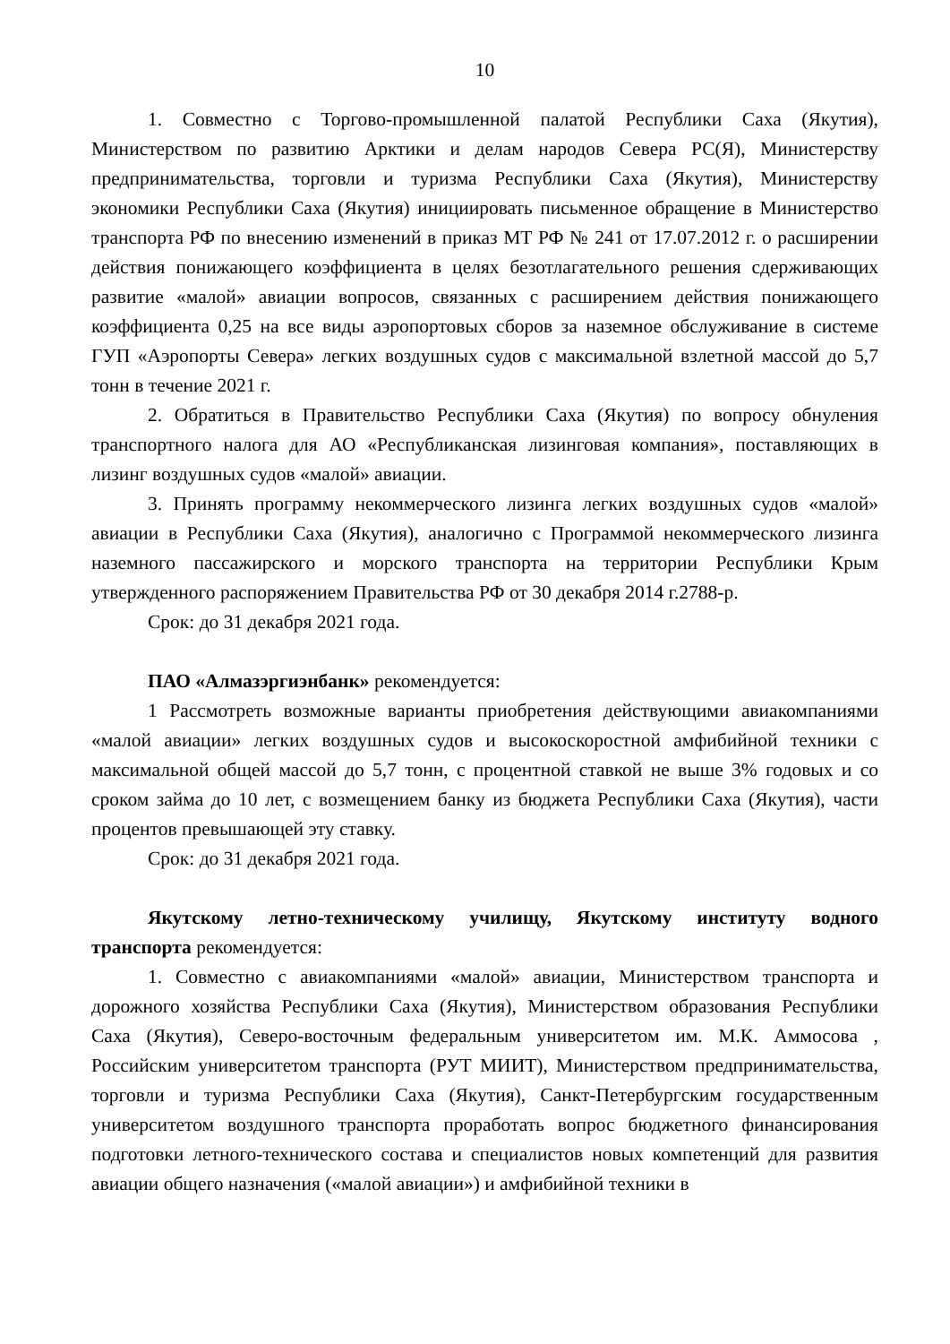10
1. Совместно с Торгово-промышленной палатой Республики Саха (Якутия), Министерством по развитию Арктики и делам народов Севера РС(Я), Министерству предпринимательства, торговли и туризма Республики Саха (Якутия), Министерству экономики Республики Саха (Якутия) инициировать письменное обращение в Министерство транспорта РФ по внесению изменений в приказ МТ РФ № 241 от 17.07.2012 г. о расширении действия понижающего коэффициента в целях безотлагательного решения сдерживающих развитие «малой» авиации вопросов, связанных с расширением действия понижающего коэффициента 0,25 на все виды аэропортовых сборов за наземное обслуживание в системе ГУП «Аэропорты Севера» легких воздушных судов с максимальной взлетной массой до 5,7 тонн в течение 2021 г.
2. Обратиться в Правительство Республики Саха (Якутия) по вопросу обнуления транспортного налога для АО «Республиканская лизинговая компания», поставляющих в лизинг воздушных судов «малой» авиации.
3. Принять программу некоммерческого лизинга легких воздушных судов «малой» авиации в Республики Саха (Якутия), аналогично с Программой некоммерческого лизинга наземного пассажирского и морского транспорта на территории Республики Крым утвержденного распоряжением Правительства РФ от 30 декабря 2014 г.2788-р.
Срок: до 31 декабря 2021 года.
ПАО «Алмазэргиэнбанк» рекомендуется:
1 Рассмотреть возможные варианты приобретения действующими авиакомпаниями «малой авиации» легких воздушных судов и высокоскоростной амфибийной техники с максимальной общей массой до 5,7 тонн, с процентной ставкой не выше 3% годовых и со сроком займа до 10 лет, с возмещением банку из бюджета Республики Саха (Якутия), части процентов превышающей эту ставку.
Срок: до 31 декабря 2021 года.
Якутскому летно-техническому училищу, Якутскому институту водного транспорта рекомендуется:
1. Совместно с авиакомпаниями «малой» авиации, Министерством транспорта и дорожного хозяйства Республики Саха (Якутия), Министерством образования Республики Саха (Якутия), Северо-восточным федеральным университетом им. М.К. Аммосова , Российским университетом транспорта (РУТ МИИТ), Министерством предпринимательства, торговли и туризма Республики Саха (Якутия), Санкт-Петербургским государственным университетом воздушного транспорта проработать вопрос бюджетного финансирования подготовки летного-технического состава и специалистов новых компетенций для развития авиации общего назначения («малой авиации») и амфибийной техники в